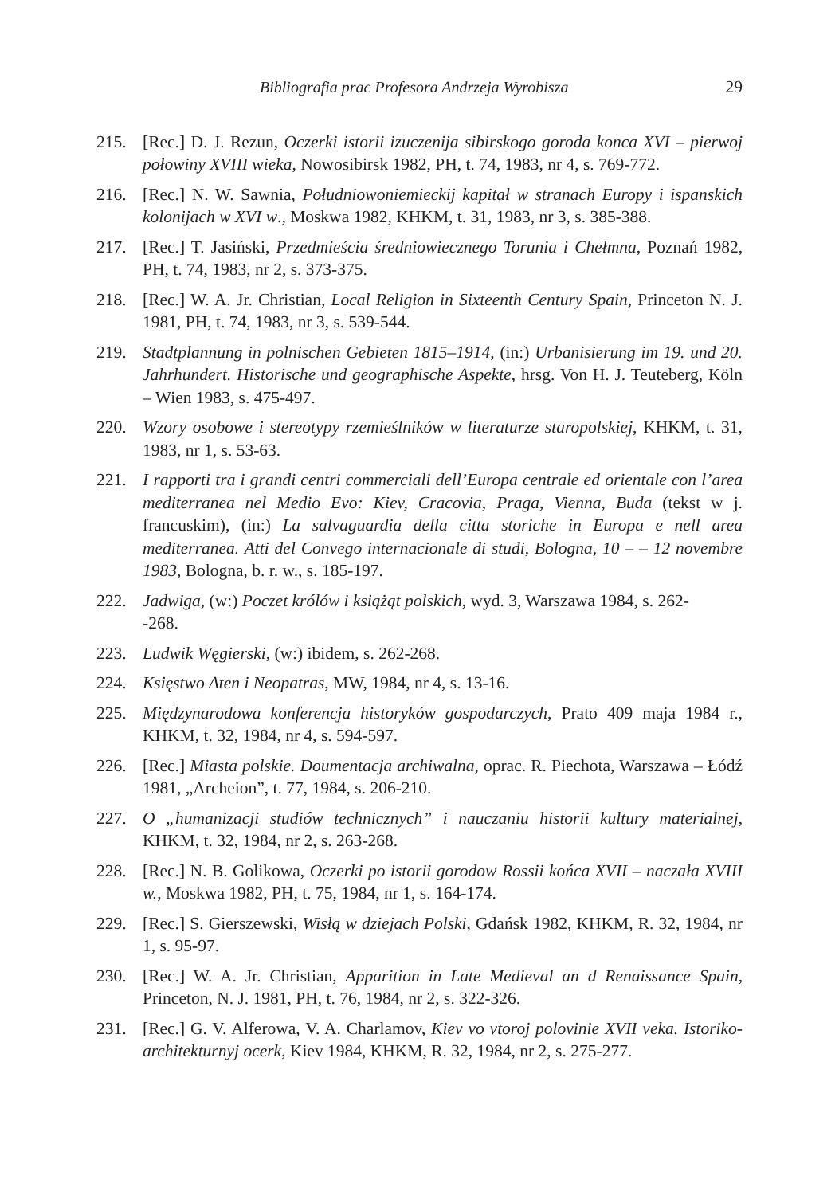Bibliografia prac Profesora Andrzeja Wyrobisza 29
215. [Rec.] D. J. Rezun, Oczerki istorii izuczenija sibirskogo goroda konca XVI – pierwoj połowiny XVIII wieka, Nowosibirsk 1982, PH, t. 74, 1983, nr 4, s. 769-772.
216. [Rec.] N. W. Sawnia, Południowoniemieckij kapitał w stranach Europy i ispanskich kolonijach w XVI w., Moskwa 1982, KHKM, t. 31, 1983, nr 3, s. 385-388.
217. [Rec.] T. Jasiński, Przedmieścia średniowiecznego Torunia i Chełmna, Poznań 1982, PH, t. 74, 1983, nr 2, s. 373-375.
218. [Rec.] W. A. Jr. Christian, Local Religion in Sixteenth Century Spain, Princeton N. J. 1981, PH, t. 74, 1983, nr 3, s. 539-544.
219. Stadtplannung in polnischen Gebieten 1815–1914, (in:) Urbanisierung im 19. und 20. Jahrhundert. Historische und geographische Aspekte, hrsg. Von H. J. Teuteberg, Köln – Wien 1983, s. 475-497.
220. Wzory osobowe i stereotypy rzemieślników w literaturze staropolskiej, KHKM, t. 31, 1983, nr 1, s. 53-63.
221. I rapporti tra i grandi centri commerciali dell’Europa centrale ed orientale con l’area mediterranea nel Medio Evo: Kiev, Cracovia, Praga, Vienna, Buda (tekst w j. francuskim), (in:) La salvaguardia della citta storiche in Europa e nell area mediterranea. Atti del Convego internacionale di studi, Bologna, 10 – – 12 novembre 1983, Bologna, b. r. w., s. 185-197.
222. Jadwiga, (w:) Poczet królów i książąt polskich, wyd. 3, Warszawa 1984, s. 262-
-268.
223. Ludwik Węgierski, (w:) ibidem, s. 262-268.
224. Księstwo Aten i Neopatras, MW, 1984, nr 4, s. 13-16.
225. Międzynarodowa konferencja historyków gospodarczych, Prato 409 maja 1984 r., KHKM, t. 32, 1984, nr 4, s. 594-597.
226. [Rec.] Miasta polskie. Doumentacja archiwalna, oprac. R. Piechota, Warszawa – Łódź 1981, „Archeion”, t. 77, 1984, s. 206-210.
227. O „humanizacji studiów technicznych” i nauczaniu historii kultury materialnej, KHKM, t. 32, 1984, nr 2, s. 263-268.
228. [Rec.] N. B. Golikowa, Oczerki po istorii gorodow Rossii końca XVII – naczała XVIII w., Moskwa 1982, PH, t. 75, 1984, nr 1, s. 164-174.
229. [Rec.] S. Gierszewski, Wisłą w dziejach Polski, Gdańsk 1982, KHKM, R. 32, 1984, nr 1, s. 95-97.
230. [Rec.] W. A. Jr. Christian, Apparition in Late Medieval an d Renaissance Spain, Princeton, N. J. 1981, PH, t. 76, 1984, nr 2, s. 322-326.
231. [Rec.] G. V. Alferowa, V. A. Charlamov, Kiev vo vtoroj polovinie XVII veka. Istoriko-architekturnyj ocerk, Kiev 1984, KHKM, R. 32, 1984, nr 2, s. 275-277.